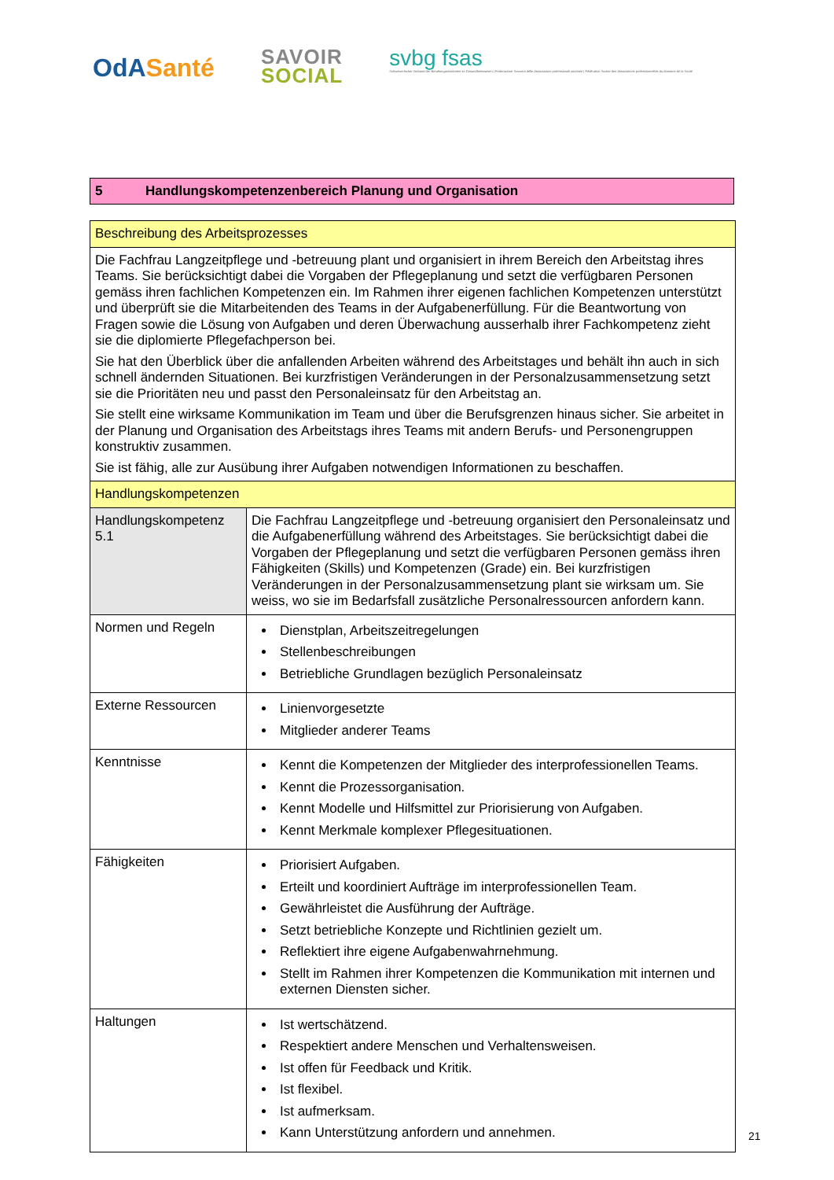OdASanté
SAVOIR
SOCIAL
svbg fsas
Schweizerischer Verband der Berufsorganisationen im Gesundheitswesen | Federazione Svizzera delle Associazioni professionali sanitarie | Fédération Suisse des Associations professionnelles du domaine de la Santé
5 Handlungskompetenzenbereich Planung und Organisation
| Beschreibung des Arbeitsprozesses | |
| Die Fachfrau Langzeitpflege und -betreuung plant und organisiert in ihrem Bereich den Arbeitstag ihres Teams. Sie berücksichtigt dabei die Vorgaben der Pflegeplanung und setzt die verfügbaren Personen gemäss ihren fachlichen Kompetenzen ein. Im Rahmen ihrer eigenen fachlichen Kompetenzen unterstützt und überprüft sie die Mitarbeitenden des Teams in der Aufgabenerfüllung. Für die Beantwortung von Fragen sowie die Lösung von Aufgaben und deren Überwachung ausserhalb ihrer Fachkompetenz zieht sie die diplomierte Pflegefachperson bei. Sie hat den Überblick über die anfallenden Arbeiten während des Arbeitstages und behält ihn auch in sich schnell ändernden Situationen. Bei kurzfristigen Veränderungen in der Personalzusammensetzung setzt sie die Prioritäten neu und passt den Personaleinsatz für den Arbeitstag an. Sie stellt eine wirksame Kommunikation im Team und über die Berufsgrenzen hinaus sicher. Sie arbeitet in der Planung und Organisation des Arbeitstags ihres Teams mit andern Berufs- und Personengruppen konstruktiv zusammen. Sie ist fähig, alle zur Ausübung ihrer Aufgaben notwendigen Informationen zu beschaffen. | |
| Handlungskompetenzen | |
| Handlungskompetenz 5.1 | Die Fachfrau Langzeitpflege und -betreuung organisiert den Personaleinsatz und die Aufgabenerfüllung während des Arbeitstages. Sie berücksichtigt dabei die Vorgaben der Pflegeplanung und setzt die verfügbaren Personen gemäss ihren Fähigkeiten (Skills) und Kompetenzen (Grade) ein. Bei kurzfristigen Veränderungen in der Personalzusammensetzung plant sie wirksam um. Sie weiss, wo sie im Bedarfsfall zusätzliche Personalressourcen anfordern kann. |
| Normen und Regeln | Dienstplan, Arbeitszeitregelungen Stellenbeschreibungen Betriebliche Grundlagen bezüglich Personaleinsatz |
| Externe Ressourcen | Linienvorgesetzte Mitglieder anderer Teams |
| Kenntnisse | Kennt die Kompetenzen der Mitglieder des interprofessionellen Teams. Kennt die Prozessorganisation. Kennt Modelle und Hilfsmittel zur Priorisierung von Aufgaben. Kennt Merkmale komplexer Pflegesituationen. |
| Fähigkeiten | Priorisiert Aufgaben. Erteilt und koordiniert Aufträge im interprofessionellen Team. Gewährleistet die Ausführung der Aufträge. Setzt betriebliche Konzepte und Richtlinien gezielt um. Reflektiert ihre eigene Aufgabenwahrnehmung. Stellt im Rahmen ihrer Kompetenzen die Kommunikation mit internen und externen Diensten sicher. |
| Haltungen | Ist wertschätzend. Respektiert andere Menschen und Verhaltensweisen. Ist offen für Feedback und Kritik. Ist flexibel. Ist aufmerksam. Kann Unterstützung anfordern und annehmen. |
21